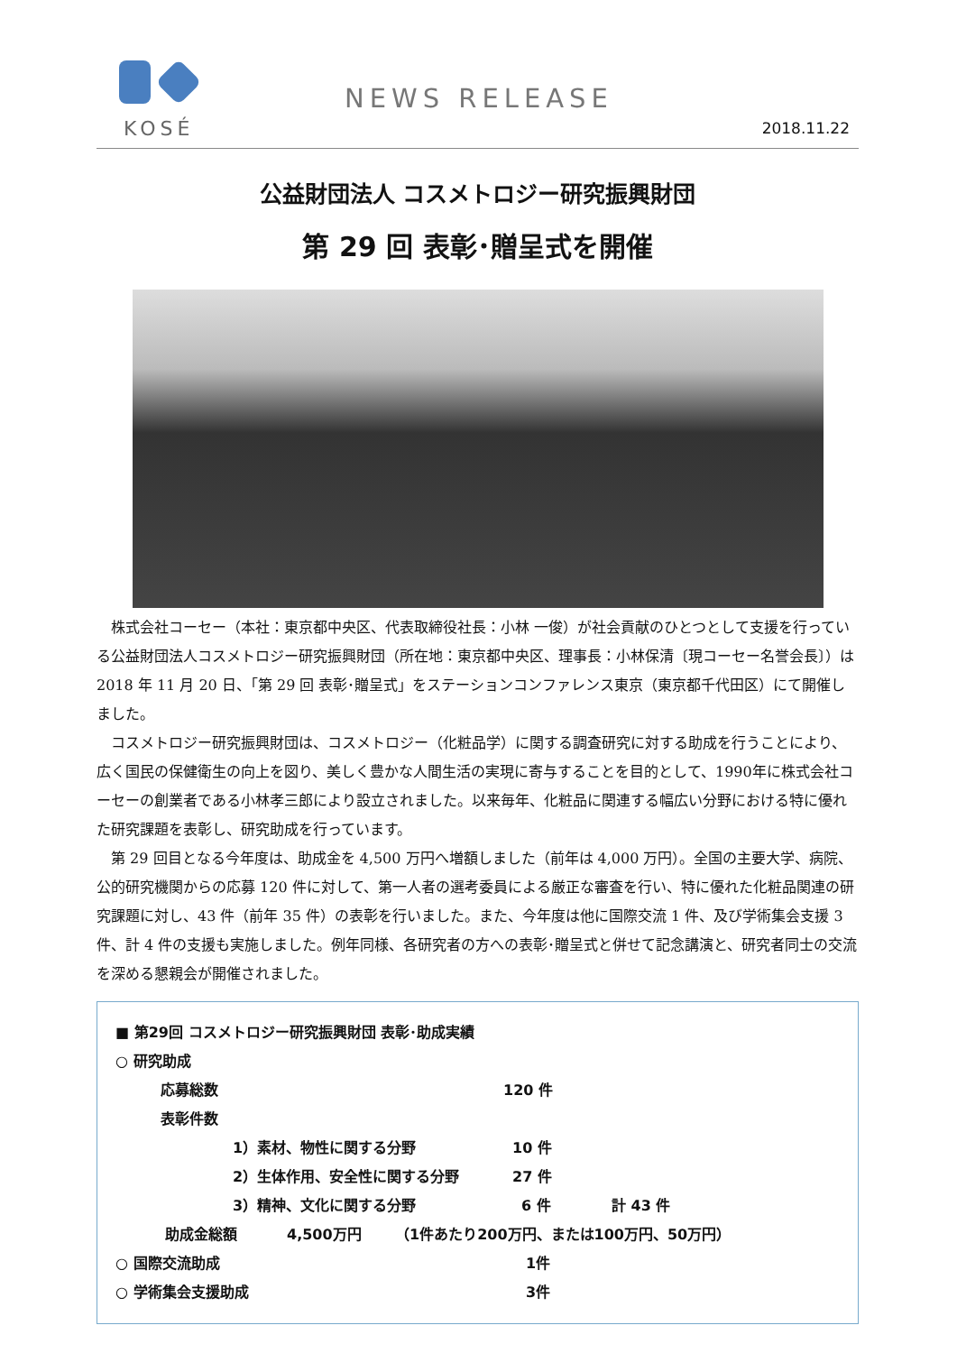KOSÉ
NEWS RELEASE
2018.11.22
公益財団法人 コスメトロジー研究振興財団
第 29 回 表彰･贈呈式を開催
株式会社コーセー（本社：東京都中央区、代表取締役社長：小林 一俊）が社会貢献のひとつとして支援を行っている公益財団法人コスメトロジー研究振興財団（所在地：東京都中央区、理事長：小林保清〔現コーセー名誉会長〕）は 2018 年 11 月 20 日、「第 29 回 表彰･贈呈式」をステーションコンファレンス東京（東京都千代田区）にて開催しました。
コスメトロジー研究振興財団は、コスメトロジー（化粧品学）に関する調査研究に対する助成を行うことにより、広く国民の保健衛生の向上を図り、美しく豊かな人間生活の実現に寄与することを目的として、1990年に株式会社コーセーの創業者である小林孝三郎により設立されました。以来毎年、化粧品に関連する幅広い分野における特に優れた研究課題を表彰し、研究助成を行っています。
第 29 回目となる今年度は、助成金を 4,500 万円へ増額しました（前年は 4,000 万円）。全国の主要大学、病院、公的研究機関からの応募 120 件に対して、第一人者の選考委員による厳正な審査を行い、特に優れた化粧品関連の研究課題に対し、43 件（前年 35 件）の表彰を行いました。また、今年度は他に国際交流 1 件、及び学術集会支援 3 件、計 4 件の支援も実施しました。例年同様、各研究者の方への表彰･贈呈式と併せて記念講演と、研究者同士の交流を深める懇親会が開催されました。
■ 第29回 コスメトロジー研究振興財団 表彰･助成実績
○ 研究助成
応募総数 120 件
表彰件数
1）素材、物性に関する分野 10 件
2）生体作用、安全性に関する分野 27 件
3）精神、文化に関する分野 6 件 計 43 件
助成金総額 4,500万円 （1件あたり200万円、または100万円、50万円）
○ 国際交流助成 1件
○ 学術集会支援助成 3件